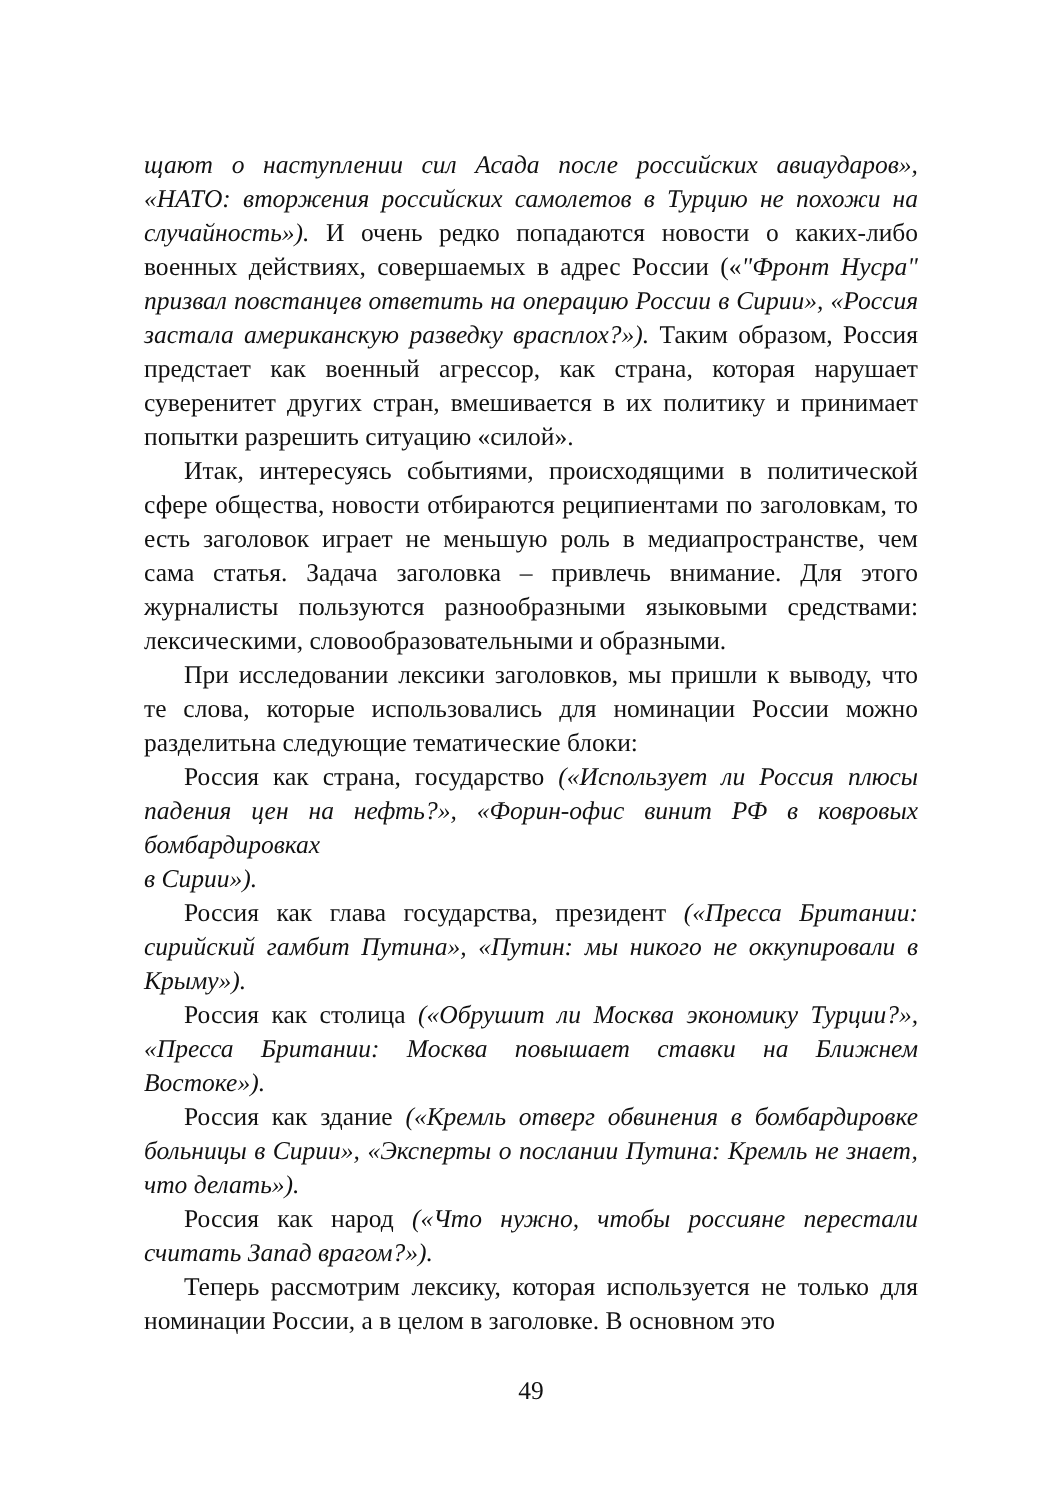щают о наступлении сил Асада после российских авиаударов», «НАТО: вторжения российских самолетов в Турцию не похожи на случайность»). И очень редко попадаются новости о каких-либо военных действиях, совершаемых в адрес России («"Фронт Нусра" призвал повстанцев ответить на операцию России в Сирии», «Россия застала американскую разведку врасплох?»). Таким образом, Россия предстает как военный агрессор, как страна, которая нарушает суверенитет других стран, вмешивается в их политику и принимает попытки разрешить ситуацию «силой».
Итак, интересуясь событиями, происходящими в политической сфере общества, новости отбираются реципиентами по заголовкам, то есть заголовок играет не меньшую роль в медиапространстве, чем сама статья. Задача заголовка – привлечь внимание. Для этого журналисты пользуются разнообразными языковыми средствами: лексическими, словообразовательными и образными.
При исследовании лексики заголовков, мы пришли к выводу, что те слова, которые использовались для номинации России можно разделитьна следующие тематические блоки:
Россия как страна, государство («Использует ли Россия плюсы падения цен на нефть?», «Форин-офис винит РФ в ковровых бомбардировках
в Сирии»).
Россия как глава государства, президент («Пресса Британии: сирийский гамбит Путина», «Путин: мы никого не оккупировали в Крыму»).
Россия как столица («Обрушит ли Москва экономику Турции?», «Пресса Британии: Москва повышает ставки на Ближнем Востоке»).
Россия как здание («Кремль отверг обвинения в бомбардировке больницы в Сирии», «Эксперты о послании Путина: Кремль не знает, что делать»).
Россия как народ («Что нужно, чтобы россияне перестали считать Запад врагом?»).
Теперь рассмотрим лексику, которая используется не только для номинации России, а в целом в заголовке. В основном это
49